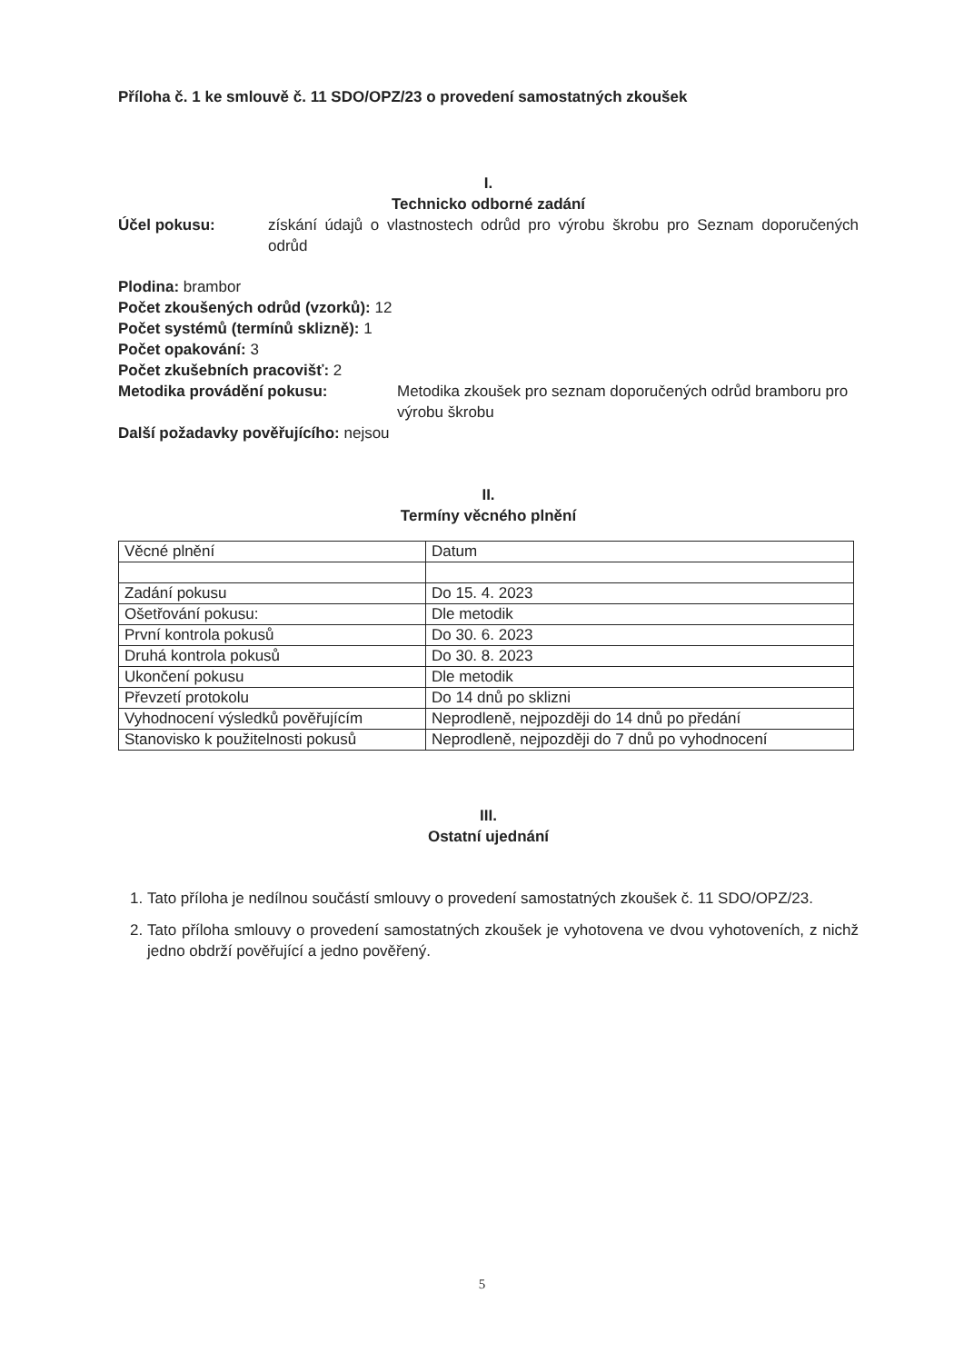Příloha č. 1 ke smlouvě č. 11 SDO/OPZ/23 o provedení samostatných zkoušek
I.
Technicko odborné zadání
Účel pokusu: získání údajů o vlastnostech odrůd pro výrobu škrobu pro Seznam doporučených odrůd
Plodina: brambor
Počet zkoušených odrůd (vzorků): 12
Počet systémů (termínů sklizně): 1
Počet opakování: 3
Počet zkušebních pracovišť: 2
Metodika provádění pokusu: Metodika zkoušek pro seznam doporučených odrůd bramboru pro výrobu škrobu
Další požadavky pověřujícího: nejsou
II.
Termíny věcného plnění
| Věcné plnění | Datum |
| Zadání pokusu | Do 15. 4. 2023 |
| Ošetřování pokusu: | Dle metodik |
| První kontrola pokusů | Do 30. 6. 2023 |
| Druhá kontrola pokusů | Do 30. 8. 2023 |
| Ukončení pokusu | Dle metodik |
| Převzetí protokolu | Do 14 dnů po sklizni |
| Vyhodnocení výsledků pověřujícím | Neprodleně, nejpozději do 14 dnů po předání |
| Stanovisko k použitelnosti pokusů | Neprodleně, nejpozději do 7 dnů po vyhodnocení |
III.
Ostatní ujednání
1. Tato příloha je nedílnou součástí smlouvy o provedení samostatných zkoušek č. 11 SDO/OPZ/23.
2. Tato příloha smlouvy o provedení samostatných zkoušek je vyhotovena ve dvou vyhotoveních, z nichž jedno obdrží pověřující a jedno pověřený.
5